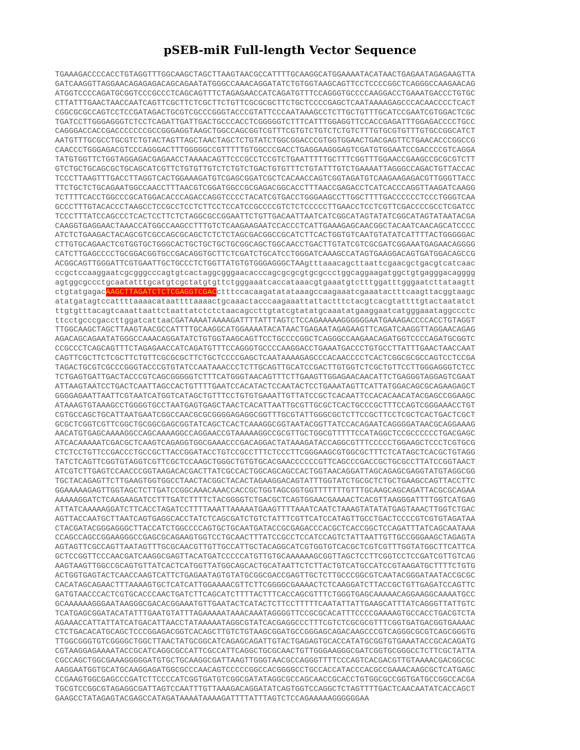pSEB-miR Full-length Vector Sequence
TGAAAGACCCCACCTGTAGGTTTGGCAAGCTAGCTTAAGTAACGCCATTTTGCAAGGCATGGAAAATACATAACTGAGAATAGAGAAGTTA
GATCAAGGTTAGGAACAGAGAGACAGCAGAATATGGGCCAAACAGGATATCTGTGGTAAGCAGTTCCTCCCCGGCTCAGGGCCAAGAACAG
ATGGTCCCCAGATGCGGTCCCGCCCTCAGCAGTTTCTAGAGAACCATCAGATGTTTCCAGGGTGCCCCAAGGACCTGAAATGACCCTGTGC
CTTATTTGAACTAACCAATCAGTTCGCTTCTCGCTTCTGTTCGCGCGCTTCTGCTCCCCGAGCTCAATAAAAGAGCCCACAACCCCTCACT
CGGCGCGCCAGTCCTCCGATAGACTGCGTCGCCCGGGTACCCGTATTCCCAATAAAGCCTCTTGCTGTTTGCATCCGAATCGTGGACTCGC
TGATCCTTGGGAGGGTCTCCTCAGATTGATTGACTGCCCACCTCGGGGGTCTTTCATTTGGAGGTTCCACCGAGATTTGGAGACCCCTGCC
CAGGGACCACCGACCCCCCCGCCGGGAGGTAAGCTGGCCAGCGGTCGTTTCGTGTCTGTCTCTGTCTTTGTGCGTGTTTGTGCCGGCATCT
AATGTTTGCGCCTGCGTCTGTACTAGTTAGCTAACTAGCTCTGTATCTGGCGGACCCGTGGTGGAACTGACGAGTTCTGAACACCCGGCCG
CAACCCTGGGAGACGTCCCAGGGACTTTGGGGGCCGTTTTTGTGGCCCGACCTGAGGAAGGGAGTCGATGTGGAATCCGACCCCGTCAGGA
TATGTGGTTCTGGTAGGAGACGAGAACCTAAAACAGTTCCCGCCTCCGTCTGAATTTTTGCTTTCGGTTTGGAACCGAAGCCGCGCGTCTT
GTCTGCTGCAGCGCTGCAGCATCGTTCTGTGTTGTCTCTGTCTGACTGTGTTTCTGTATTTGTCTGAAAATTAGGGCCAGACTGTTACCAC
TCCCTTAAGTTTGACCTTAGGTCACTGGAAAGATGTCGAGCGGATCGCTCACAACCAGTCGGTAGATGTCAAGAAGAGACGTTGGGTTACC
TTCTGCTCTGCAGAATGGCCAACCTTTAACGTCGGATGGCCGCGAGACGGCACCTTTAACCGAGACCTCATCACCCAGGTTAAGATCAAGG
TCTTTTCACCTGGCCCGCATGGACACCCAGACCAGGTCCCCTACATCGTGACCTGGGAAGCCTTGGCTTTTGACCCCCCTCCCTGGGTCAA
GCCCTTTGTACACCCTAAGCCTCCGCCTCCTCTTCCTCCATCCGCCCCGTCTCTCCCCCTTGAACCTCCTCGTTCGACCCCGCCTCGATCC
TCCCTTTATCCAGCCCTCACTCCTTCTCTAGGCGCCGGAATTCTGTTGACAATTAATCATCGGCATAGTATATCGGCATAGTATAATACGA
CAAGGTGAGGAACTAAACCATGGCCAAGCCTTTGTCTCAAGAAGAATCCACCCTCATTGAAAGAGCAACGGCTACAATCAACAGCATCCCC
ATCTCTGAAGACTACAGCGTCGCCAGCGCAGCTCTCTCTAGCGACGGCCGCATCTTCACTGGTGTCAATGTATATCATTTTACTGGGGGAC
CTTGTGCAGAACTCGTGGTGCTGGGCACTGCTGCTGCTGCGGCAGCTGGCAACCTGACTTGTATCGTCGCGATCGGAAATGAGAACAGGGG
CATCTTGAGCCCCTGCGGACGGTGCCGACAGGTGCTTCTCGATCTGCATCCTGGGATCAAAGCCATAGTGAAGGACAGTGATGGACAGCCG
ACGGCAGTTGGGATTCGTGAATTGCTGCCCTCTGGTTATGTGTGGGAGGGCTAAgtttaaacagcttaattcgaacgctgacgtcatcaac
ccgctccaaggaatcgcgggcccagtgtcactaggcgggaacacccagcgcgcgtgcgccctggcaggaagatggctgtgagggacagggg
agtggcgccctgcaatatttgcatgtcgctatgtgttctgggaaatcaccataaacgtgaaatgtctttggatttgggaatcttataagtt
ctgtatgagacAAGCTTAGATCTCTCGAGGTCGACctttccacaagatatataaagccaagaaatcgaaatactttcaagttacggtaagc
atatgatagtccattttaaaacataattttaaaactgcaaactacccaagaaattattactttctacgtcacgtattttgtactaatatct
ttgtgtttacagtcaaattaattctaattatctctctaacagccttgtatcgtatatgcaaatatgaaggaatcatgggaaataggccctc
ttcctgcccgaccttggatcattaaCGATAAAATAAAAGATTTTATTTAGTCTCCAGAAAAAGGGGGGAATGAAAGACCCCACCTGTAGGT
TTGGCAAGCTAGCTTAAGTAACGCCATTTTGCAAGGCATGGAAAATACATAACTGAGAATAGAGAAGTTCAGATCAAGGTTAGGAACAGAG
AGACAGCAGAATATGGGCCAAACAGGATATCTGTGGTAAGCAGTTCCTGCCCCGGCTCAGGGCCAAGAACAGATGGTCCCCAGATGCGGTC
CCGCCCTCAGCAGTTTCTAGAGAACCATCAGATGTTTCCAGGGTGCCCCAAGGACCTGAAATGACCCTGTGCCTTATTTGAACTAACCAAT
CAGTTCGCTTCTCGCTTCTGTTCGCGCGCTTCTGCTCCCCGAGCTCAATAAAAGAGCCCACAACCCCTCACTCGGCGCGCCAGTCCTCCGA
TAGACTGCGTCGCCCGGGTACCCGTGTATCCAATAAACCCTCTTGCAGTTGCATCCGACTTGTGGTCTCGCTGTTCCTTGGGAGGGTCTCC
TCTGAGTGATTGACTACCCGTCAGCGGGGGTCTTTCATGGGTAACAGTTTCTTGAAGTTGGAGAACAACATTCTGAGGGTAGGAGTCGAAT
ATTAAGTAATCCTGACTCAATTAGCCACTGTTTTGAATCCACATACTCCAATACTCCTGAAATAGTTCATTATGGACAGCGCAGAAGAGCT
GGGGAGAATTAATTCGTAATCATGGTCATAGCTGTTTCCTGTGTGAAATTGTTATCCGCTCACAATTCCACACAACATACGAGCCGGAAGC
ATAAAGTGTAAAGCCTGGGGTGCCTAATGAGTGAGCTAACTCACATTAATTGCGTTGCGCTCACTGCCCGCTTTCCAGTCGGGAAACCTGT
CGTGCCAGCTGCATTAATGAATCGGCCAACGCGCGGGGAGAGGCGGTTTGCGTATTGGGCGCTCTTCCGCTTCCTCGCTCACTGACTCGCT
GCGCTCGGTCGTTCGGCTGCGGCGAGCGGTATCAGCTCACTCAAAGGCGGTAATACGGTTATCCACAGAATCAGGGGATAACGCAGGAAAG
AACATGTGAGCAAAAGGCCAGCAAAAGGCCAGGAACCGTAAAAAGGCCGCGTTGCTGGCGTTTTTCCATAGGCTCCGCCCCCCTGACGAGC
ATCACAAAAATCGACGCTCAAGTCAGAGGTGGCGAAACCCGACAGGACTATAAAGATACCAGGCGTTTCCCCCTGGAAGCTCCCTCGTGCG
CTCTCCTGTTCCGACCCTGCCGCTTACCGGATACCTGTCCGCCTTTCTCCCTTCGGGAAGCGTGGCGCTTTCTCATAGCTCACGCTGTAGG
TATCTCAGTTCGGTGTAGGTCGTTCGCTCCAAGCTGGGCTGTGTGCACGAACCCCCCGTTCAGCCCGACCGCTGCGCCTTATCCGGTAACT
ATCGTCTTGAGTCCAACCCGGTAAGACACGACTTATCGCCACTGGCAGCAGCCACTGGTAACAGGATTAGCAGAGCGAGGTATGTAGGCGG
TGCTACAGAGTTCTTGAAGTGGTGGCCTAACTACGGCTACACTAGAAGGACAGTATTTGGTATCTGCGCTCTGCTGAAGCCAGTTACCTTC
GGAAAAAGAGTTGGTAGCTCTTGATCCGGCAAACAAACCACCGCTGGTAGCGGTGGTTTTTTTGTTTGCAAGCAGCAGATTACGCGCAGAA
AAAAAGGATCTCAAGAAGATCCTTTGATCTTTTCTACGGGGTCTGACGCTCAGTGGAACGAAAACTCACGTTAAGGGATTTTGGTCATGAG
ATTATCAAAAAGGATCTTCACCTAGATCCTTTTAAATTAAAAATGAAGTTTTAAATCAATCTAAAGTATATATGAGTAAACTTGGTCTGAC
AGTTACCAATGCTTAATCAGTGAGGCACCTATCTCAGCGATCTGTCTATTTCGTTCATCCATAGTTGCCTGACTCCCCGTCGTGTAGATAA
CTACGATACGGGAGGGCTTACCATCTGGCCCCAGTGCTGCAATGATACCGCGAGACCCACGCTCACCGGCTCCAGATTTATCAGCAATAAA
CCAGCCAGCCGGAAGGGCCGAGCGCAGAAGTGGTCCTGCAACTTTATCCGCCTCCATCCAGTCTATTAATTGTTGCCGGGAAGCTAGAGTA
AGTAGTTCGCCAGTTAATAGTTTGCGCAACGTTGTTGCCATTGCTACAGGCATCGTGGTGTCACGCTCGTCGTTTGGTATGGCTTCATTCA
GCTCCGGTTCCCAACGATCAAGGCGAGTTACATGATCCCCCATGTTGTGCAAAAAAGCGGTTAGCTCCTTCGGTCCTCCGATCGTTGTCAG
AAGTAAGTTGGCCGCAGTGTTATCACTCATGGTTATGGCAGCACTGCATAATTCTCTTACTGTCATGCCATCCGTAAGATGCTTTTCTGTG
ACTGGTGAGTACTCAACCAAGTCATTCTGAGAATAGTGTATGCGGCGACCGAGTTGCTCTTGCCCGGCGTCAATACGGGATAATACCGCGC
CACATAGCAGAACTTTAAAAGTGCTCATCATTGGAAAACGTTCTTCGGGGCGAAAACTCTCAAGGATCTTACCGCTGTTGAGATCCAGTTC
GATGTAACCCACTCGTGCACCCAACTGATCTTCAGCATCTTTTACTTTCACCAGCGTTTCTGGGTGAGCAAAAACAGGAAGGCAAAATGCC
GCAAAAAAGGGAATAAGGGCGACACGGAAATGTTGAATACTCATACTCTTCCTTTTTCAATATTATTGAAGCATTTATCAGGGTTATTGTC
TCATGAGCGGATACATATTTGAATGTATTTAGAAAAATAAACAAATAGGGGTTCCGCGCACATTTCCCCGAAAAGTGCCACCTGACGTCTA
AGAAACCATTATTATCATGACATTAACCTATAAAAATAGGCGTATCACGAGGCCCTTTCGTCTCGCGCGTTTCGGTGATGACGGTGAAAAC
CTCTGACACATGCAGCTCCCGGAGACGGTCACAGCTTGTCTGTAAGCGGATGCCGGGAGCAGACAAGCCCGTCAGGGCGCGTCAGCGGGTG
TTGGCGGGTGTCGGGGCTGGCTTAACTATGCGGCATCAGAGCAGATTGTACTGAGAGTGCACCATATGCGGTGTGAAATACCGCACAGATG
CGTAAGGAGAAAATACCGCATCAGGCGCCATTCGCCATTCAGGCTGCGCAACTGTTGGGAAGGGCGATCGGTGCGGGCCTCTTCGCTATTA
CGCCAGCTGGCGAAAGGGGGATGTGCTGCAAGGCGATTAAGTTGGGTAACGCCAGGGTTTTCCCAGTCACGACGTTGTAAAACGACGGCGC
AAGGAATGGTGCATGCAAGGAGATGGCGCCCAACAGTCCCCCGGCCACGGGGCCTGCCACCATACCCACGCCGAAACAAGCGCTCATGAGC
CCGAAGTGGCGAGCCCGATCTTCCCCATCGGTGATGTCGGCGATATAGGCGCCAGCAACCGCACCTGTGGCGCCGGTGATGCCGGCCACGA
TGCGTCCGGCGTAGAGGCGATTAGTCCAATTTGTTAAAGACAGGATATCAGTGGTCCAGGCTCTAGTTTTGACTCAACAATATCACCAGCT
GAAGCCTATAGAGTACGAGCCATAGATAAAATAAAAGATTTTATTTAGTCTCCAGAAAAAGGGGGGAA